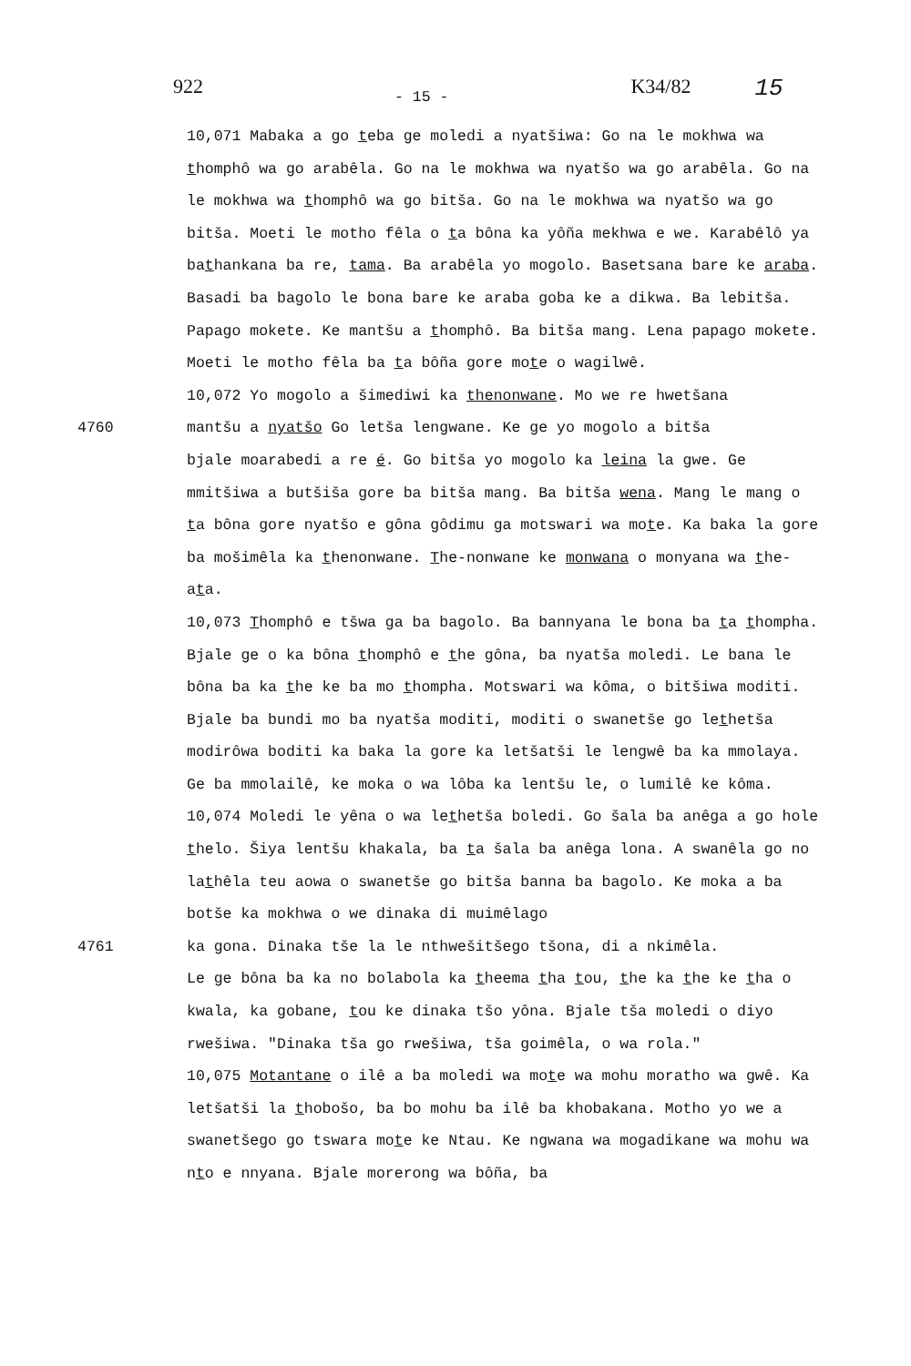922 - 15 - K34/82 15
10,071 Mabaka a go teba ge moledi a nyatšiwa: Go na le mokhwa wa thomphô wa go arabêla. Go na le mokhwa wa nyatšo wa go arabêla. Go na le mokhwa wa thomphô wa go bitša. Go na le mokhwa wa nyatšo wa go bitša. Moeti le motho fêla o ta bôna ka yôña mekhwa e we. Karabêlô ya bathankana ba re, tama. Ba arabêla yo mogolo. Basetsana bare ke araba. Basadi ba bagolo le bona bare ke araba goba ke a dikwa. Ba lebitša. Papago mokete. Ke mantšu a thomphô. Ba bitša mang. Lena papago mokete. Moeti le motho fêla ba ta bôña gore mote o wagilwê.
10,072 Yo mogolo a šimediwi ka thenonwane. Mo we re hwetšana
4760 mantšu a nyatšo Go letša lengwane. Ke ge yo mogolo a bitša
bjale moarabedi a re é. Go bitša yo mogolo ka leina la gwe. Ge mmitšiwa a butšiša gore ba bitša mang. Ba bitša wena. Mang le mang o ta bôna gore nyatšo e gôna gôdimu ga motswari wa mote. Ka baka la gore ba mošimêla ka thenonwane. The-nonwane ke monwana o monyana wa the-ata.
10,073 Thomphô e tšwa ga ba bagolo. Ba bannyana le bona ba ta thompha. Bjale ge o ka bôna thomphô e the gôna, ba nyatša moledi. Le bana le bôna ba ka the ke ba mo thompha. Motswari wa kôma, o bitšiwa moditi. Bjale ba bundi mo ba nyatša moditi, moditi o swanetše go lethetša modirôwa boditi ka baka la gore ka letšatši le lengwê ba ka mmolaya. Ge ba mmolailê, ke moka o wa lôba ka lentšu le, o lumilê ke kôma.
10,074 Moledi le yêna o wa lethetša boledi. Go šala ba anêga a go hole thelo. Šiya lentšu khakala, ba ta šala ba anêga lona. A swanêla go no lathêla teu aowa o swanetše go bitša banna ba bagolo. Ke moka a ba botše ka mokhwa o we dinaka di muimêlago
4761 ka gona. Dinaka tše la le nthwešitšego tšona, di a nkimêla.
Le ge bôna ba ka no bolabola ka theema tha tou, the ka the ke tha o kwala, ka gobane, tou ke dinaka tšo yôna. Bjale tša moledi o diyo rwešiwa. "Dinaka tša go rwešiwa, tša goimêla, o wa rola."
10,075 Motantane o ilê a ba moledi wa mote wa mohu moratho wa gwê. Ka letšatši la thobošo, ba bo mohu ba ilê ba khobakana. Motho yo we a swanetšego go tswara mote ke Ntau. Ke ngwana wa mogadikane wa mohu wa nto e nnyana. Bjale morerong wa bôña, ba